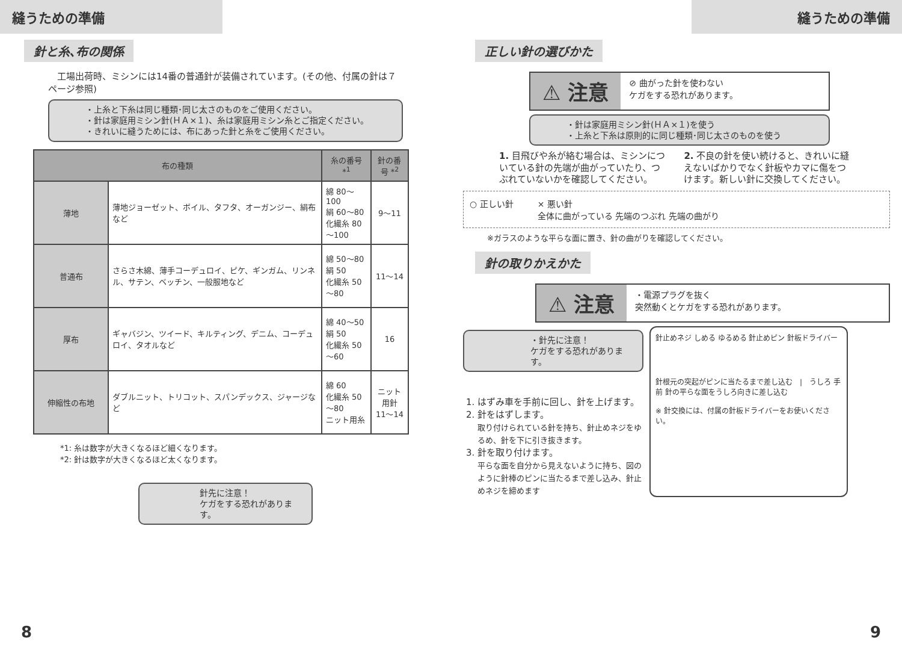縫うための準備
針と糸､布の関係
　工場出荷時、ミシンには14番の普通針が装備されています。(その他、付属の針は７ページ参照)
・上糸と下糸は同じ種類･同じ太さのものをご使用ください。
・針は家庭用ミシン針(ＨＡ×１)、糸は家庭用ミシン糸とご指定ください。
・きれいに縫うためには、布にあった針と糸をご使用ください。
| 布の種類 | | 糸の番号 *<sup>1</sup> | 針の番号 *<sup>2</sup> |
| --- | --- | --- | --- |
| 薄地 | 薄地ジョーゼット、ボイル、タフタ、オーガンジー、絹布など | 綿 80～100 絹 60～80 化繊糸 80～100 | 9～11 |
| 普通布 | さらさ木綿、薄手コーデュロイ、ピケ、ギンガム、リンネル、サテン、ベッチン、一般服地など | 綿 50～80 絹 50 化繊糸 50～80 | 11～14 |
| 厚布 | ギャバジン、ツイード、キルティング、デニム、コーデュロイ、タオルなど | 綿 40～50 絹 50 化繊糸 50～60 | 16 |
| 伸縮性の布地 | ダブルニット、トリコット、スパンデックス、ジャージなど | 綿 60 化繊糸 50～80 ニット用糸 | ニット用針 11～14 |
*1: 糸は数字が大きくなるほど細くなります。
*2: 針は数字が大きくなるほど太くなります。
針先に注意！
ケガをする恐れがあります。
8
縫うための準備
正しい針の選びかた
⚠ 注意
⊘ 曲がった針を使わない
ケガをする恐れがあります。
・針は家庭用ミシン針(ＨＡ×１)を使う
・上糸と下糸は原則的に同じ種類･同じ太さのものを使う
1. 目飛びや糸が絡む場合は、ミシンについている針の先端が曲がっていたり、つぶれていないかを確認してください。
2. 不良の針を使い続けると、きれいに縫えないばかりでなく針板やカマに傷をつけます。新しい針に交換してください。
○ 正しい針 × 悪い針
全体に曲がっている 先端のつぶれ 先端の曲がり
※ガラスのような平らな面に置き、針の曲がりを確認してください。
針の取りかえかた
⚠ 注意
・電源プラグを抜く
突然動くとケガをする恐れがあります。
・針先に注意！
ケガをする恐れがあります。
1. はずみ車を手前に回し、針を上げます。
2. 針をはずします。
取り付けられている針を持ち、針止めネジをゆるめ、針を下に引き抜きます。
3. 針を取り付けます。
平らな面を自分から見えないように持ち、図のように針棒のピンに当たるまで差し込み、針止めネジを締めます
針止めネジ しめる ゆるめる 針止めピン 針板ドライバー
針根元の突起がピンに当たるまで差し込む　|　うしろ 手前 針の平らな面をうしろ向きに差し込む
※ 針交換には、付属の針板ドライバーをお使いください。
9